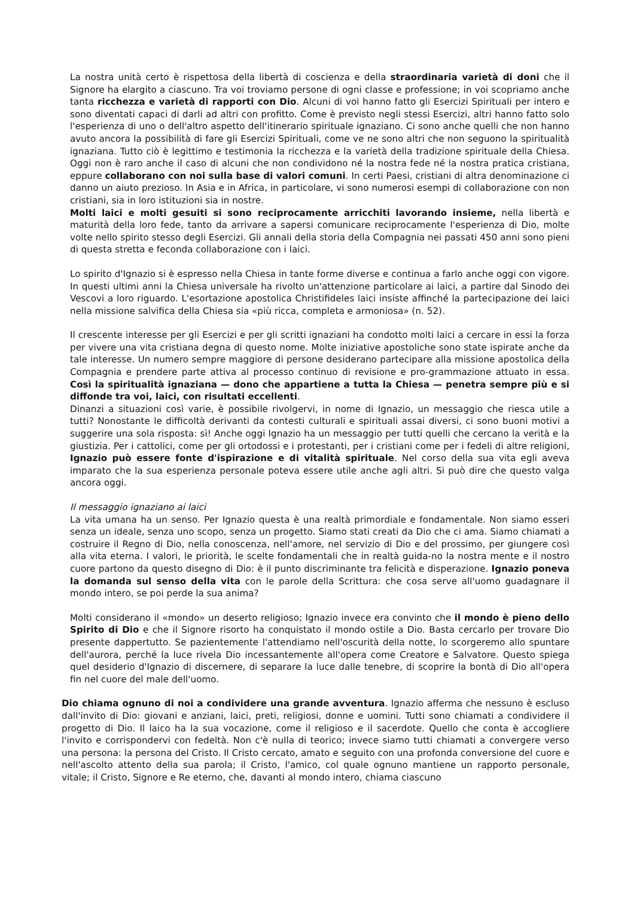La nostra unità certo è rispettosa della libertà di coscienza e della straordinaria varietà di doni che il Signore ha elargito a ciascuno. Tra voi troviamo persone di ogni classe e professione; in voi scopriamo anche tanta ricchezza e varietà di rapporti con Dio. Alcuni di voi hanno fatto gli Esercizi Spirituali per intero e sono diventati capaci di darli ad altri con profitto. Come è previsto negli stessi Esercizi, altri hanno fatto solo l'esperienza di uno o dell'altro aspetto dell'itinerario spirituale ignaziano. Ci sono anche quelli che non hanno avuto ancora la possibilità di fare gli Esercizi Spirituali, come ve ne sono altri che non seguono la spiritualità ignaziana. Tutto ciò è legittimo e testimonia la ricchezza e la varietà della tradizione spirituale della Chiesa. Oggi non è raro anche il caso di alcuni che non condividono né la nostra fede né la nostra pratica cristiana, eppure collaborano con noi sulla base di valori comuni. In certi Paesi, cristiani di altra denominazione ci danno un aiuto prezioso. In Asia e in Africa, in particolare, vi sono numerosi esempi di collaborazione con non cristiani, sia in loro istituzioni sia in nostre.
Molti laici e molti gesuiti si sono reciprocamente arricchiti lavorando insieme, nella libertà e maturità della loro fede, tanto da arrivare a sapersi comunicare reciprocamente l'esperienza di Dio, molte volte nello spirito stesso degli Esercizi. Gli annali della storia della Compagnia nei passati 450 anni sono pieni di questa stretta e feconda collaborazione con i laici.
Lo spirito d'Ignazio si è espresso nella Chiesa in tante forme diverse e continua a farlo anche oggi con vigore. In questi ultimi anni la Chiesa universale ha rivolto un'attenzione particolare ai laici, a partire dal Sinodo dei Vescovi a loro riguardo. L'esortazione apostolica Christifideles laici insiste affinché la partecipazione dei laici nella missione salvifica della Chiesa sia «più ricca, completa e armoniosa» (n. 52).
Il crescente interesse per gli Esercizi e per gli scritti ignaziani ha condotto molti laici a cercare in essi la forza per vivere una vita cristiana degna di questo nome. Molte iniziative apostoliche sono state ispirate anche da tale interesse. Un numero sempre maggiore di persone desiderano partecipare alla missione apostolica della Compagnia e prendere parte attiva al processo continuo di revisione e pro-grammazione attuato in essa. Così la spiritualità ignaziana — dono che appartiene a tutta la Chiesa — penetra sempre più e si diffonde tra voi, laici, con risultati eccellenti.
Dinanzi a situazioni così varie, è possibile rivolgervi, in nome di Ignazio, un messaggio che riesca utile a tutti? Nonostante le difficoltà derivanti da contesti culturali e spirituali assai diversi, ci sono buoni motivi a suggerire una sola risposta: sì! Anche oggi Ignazio ha un messaggio per tutti quelli che cercano la verità e la giustizia. Per i cattolici, come per gli ortodossi e i protestanti, per i cristiani come per i fedeli di altre religioni, Ignazio può essere fonte d'ispirazione e di vitalità spirituale. Nel corso della sua vita egli aveva imparato che la sua esperienza personale poteva essere utile anche agli altri. Si può dire che questo valga ancora oggi.
Il messaggio ignaziano ai laici
La vita umana ha un senso. Per Ignazio questa è una realtà primordiale e fondamentale. Non siamo esseri senza un ideale, senza uno scopo, senza un progetto. Siamo stati creati da Dio che ci ama. Siamo chiamati a costruire il Regno di Dio, nella conoscenza, nell'amore, nel servizio di Dio e del prossimo, per giungere così alla vita eterna. I valori, le priorità, le scelte fondamentali che in realtà guida-no la nostra mente e il nostro cuore partono da questo disegno di Dio: è il punto discriminante tra felicità e disperazione. Ignazio poneva la domanda sul senso della vita con le parole della Scrittura: che cosa serve all'uomo guadagnare il mondo intero, se poi perde la sua anima?
Molti considerano il «mondo» un deserto religioso; Ignazio invece era convinto che il mondo è pieno dello Spirito di Dio e che il Signore risorto ha conquistato il mondo ostile a Dio. Basta cercarlo per trovare Dio presente dappertutto. Se pazientemente l'attendiamo nell'oscurità della notte, lo scorgeremo allo spuntare dell'aurora, perché la luce rivela Dio incessantemente all'opera come Creatore e Salvatore. Questo spiega quel desiderio d'Ignazio di discernere, di separare la luce dalle tenebre, di scoprire la bontà di Dio all'opera fin nel cuore del male dell'uomo.
Dio chiama ognuno di noi a condividere una grande avventura. Ignazio afferma che nessuno è escluso dall'invito di Dio: giovani e anziani, laici, preti, religiosi, donne e uomini. Tutti sono chiamati a condividere il progetto di Dio. Il laico ha la sua vocazione, come il religioso e il sacerdote. Quello che conta è accogliere l'invito e corrispondervi con fedeltà. Non c'è nulla di teorico; invece siamo tutti chiamati a convergere verso una persona: la persona del Cristo. Il Cristo cercato, amato e seguito con una profonda conversione del cuore e nell'ascolto attento della sua parola; il Cristo, l'amico, col quale ognuno mantiene un rapporto personale, vitale; il Cristo, Signore e Re eterno, che, davanti al mondo intero, chiama ciascuno